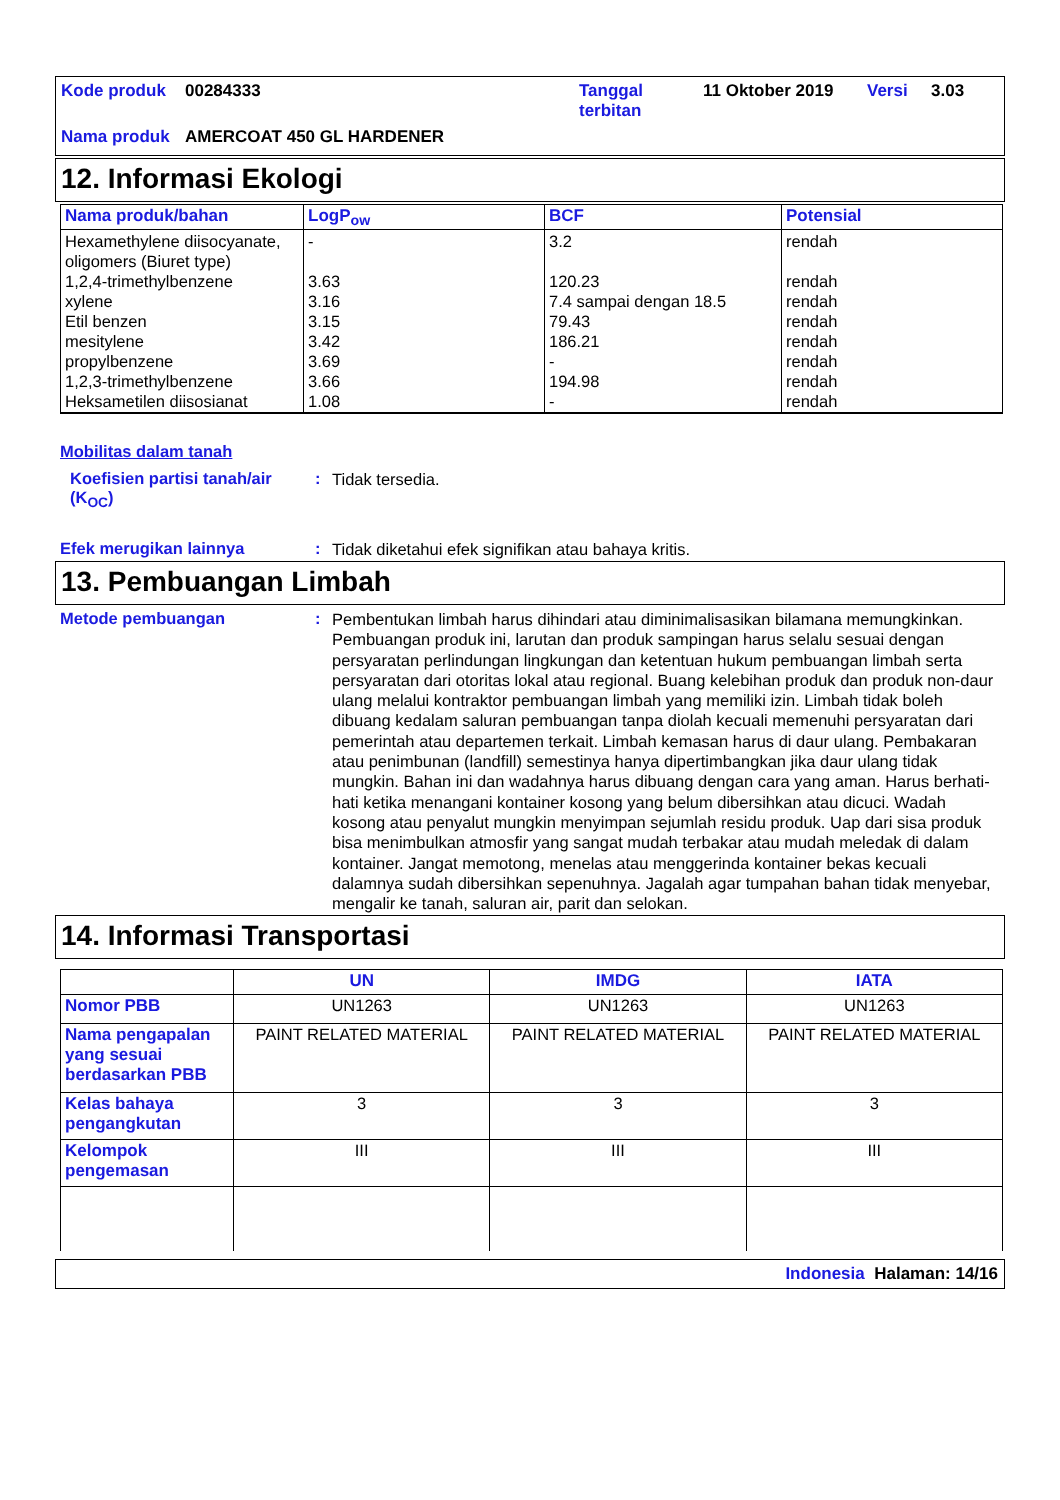| Kode produk | 00284333 | Tanggal terbitan | 11 Oktober 2019 | Versi | 3.03 |
| Nama produk | AMERCOAT 450 GL HARDENER | | | | |
12. Informasi Ekologi
| Nama produk/bahan | LogP<sub>ow</sub> | BCF | Potensial |
| --- | --- | --- | --- |
| Hexamethylene diisocyanate, oligomers (Biuret type) 1,2,4-trimethylbenzene xylene Etil benzen mesitylene propylbenzene 1,2,3-trimethylbenzene Heksametilen diisosianat | - 3.63 3.16 3.15 3.42 3.69 3.66 1.08 | 3.2 120.23 7.4 sampai dengan 18.5 79.43 186.21 - 194.98 - | rendah rendah rendah rendah rendah rendah rendah rendah |
Mobilitas dalam tanah
Koefisien partisi tanah/air (K<sub>OC</sub>)
:
Tidak tersedia.
Efek merugikan lainnya :
Tidak diketahui efek signifikan atau bahaya kritis.
13. Pembuangan Limbah
Metode pembuangan :
Pembentukan limbah harus dihindari atau diminimalisasikan bilamana memungkinkan. Pembuangan produk ini, larutan dan produk sampingan harus selalu sesuai dengan persyaratan perlindungan lingkungan dan ketentuan hukum pembuangan limbah serta persyaratan dari otoritas lokal atau regional. Buang kelebihan produk dan produk non-daur ulang melalui kontraktor pembuangan limbah yang memiliki izin. Limbah tidak boleh dibuang kedalam saluran pembuangan tanpa diolah kecuali memenuhi persyaratan dari pemerintah atau departemen terkait. Limbah kemasan harus di daur ulang. Pembakaran atau penimbunan (landfill) semestinya hanya dipertimbangkan jika daur ulang tidak mungkin. Bahan ini dan wadahnya harus dibuang dengan cara yang aman. Harus berhati-hati ketika menangani kontainer kosong yang belum dibersihkan atau dicuci. Wadah kosong atau penyalut mungkin menyimpan sejumlah residu produk. Uap dari sisa produk bisa menimbulkan atmosfir yang sangat mudah terbakar atau mudah meledak di dalam kontainer. Jangat memotong, menelas atau menggerinda kontainer bekas kecuali dalamnya sudah dibersihkan sepenuhnya. Jagalah agar tumpahan bahan tidak menyebar, mengalir ke tanah, saluran air, parit dan selokan.
14. Informasi Transportasi
| | UN | IMDG | IATA |
| --- | --- | --- | --- |
| Nomor PBB | UN1263 | UN1263 | UN1263 |
| Nama pengapalan yang sesuai berdasarkan PBB | PAINT RELATED MATERIAL | PAINT RELATED MATERIAL | PAINT RELATED MATERIAL |
| Kelas bahaya pengangkutan | 3 | 3 | 3 |
| Kelompok pengemasan | III | III | III |
Indonesia Halaman: 14/16